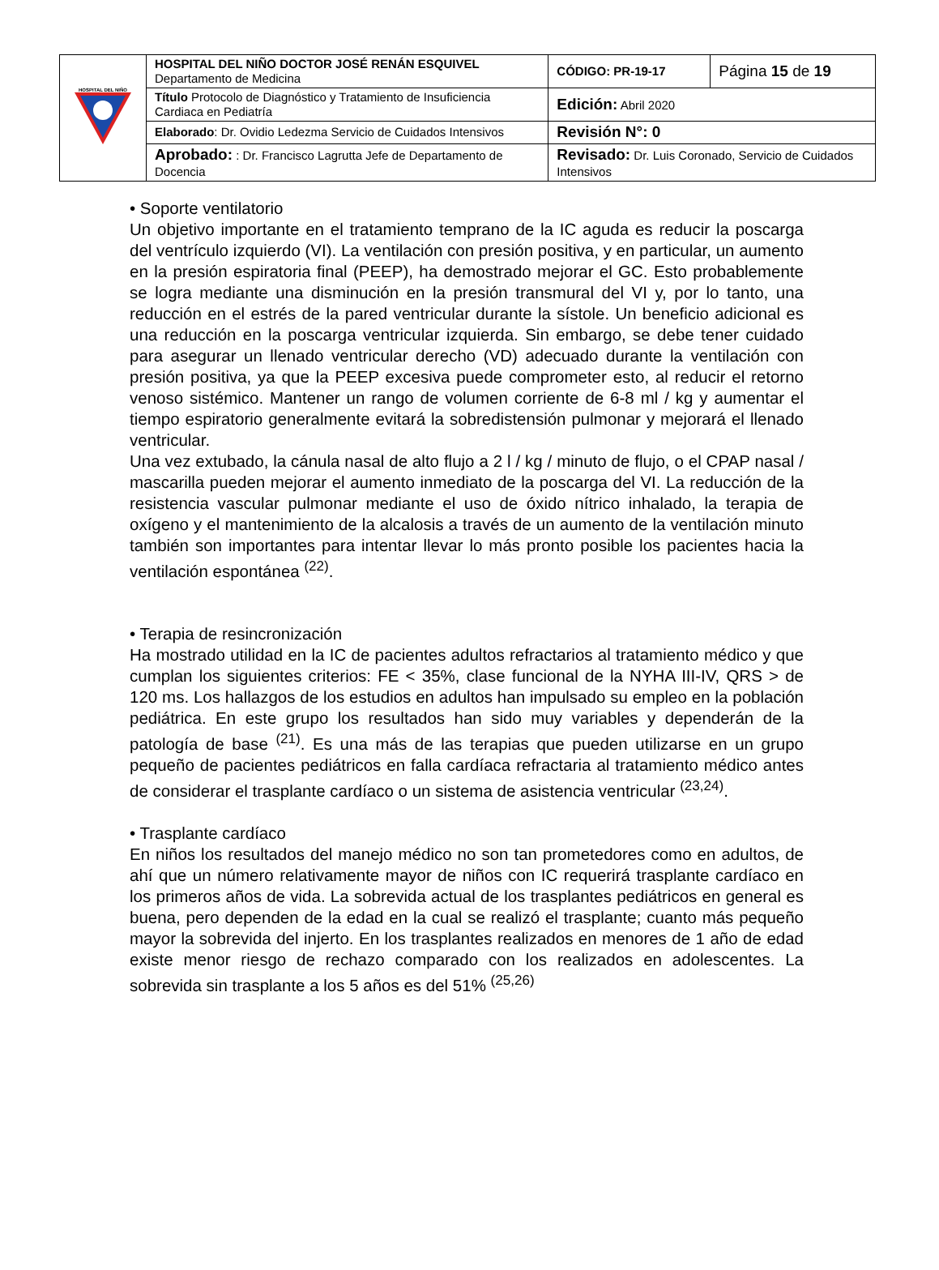| HOSPITAL DEL NIÑO | HOSPITAL DEL NIÑO DOCTOR JOSÉ RENÁN ESQUIVEL Departamento de Medicina | CÓDIGO: PR-19-17 | Página 15 de 19 |
| | Título Protocolo de Diagnóstico y Tratamiento de Insuficiencia Cardiaca en Pediatría | Edición: Abril 2020 | |
| | Elaborado : Dr. Ovidio Ledezma Servicio de Cuidados Intensivos | Revisión N°: 0 | |
| | Aprobado: : Dr. Francisco Lagrutta Jefe de Departamento de Docencia | Revisado: Dr. Luis Coronado, Servicio de Cuidados Intensivos | |
• Soporte ventilatorio
Un objetivo importante en el tratamiento temprano de la IC aguda es reducir la poscarga del ventrículo izquierdo (VI). La ventilación con presión positiva, y en particular, un aumento en la presión espiratoria final (PEEP), ha demostrado mejorar el GC. Esto probablemente se logra mediante una disminución en la presión transmural del VI y, por lo tanto, una reducción en el estrés de la pared ventricular durante la sístole. Un beneficio adicional es una reducción en la poscarga ventricular izquierda. Sin embargo, se debe tener cuidado para asegurar un llenado ventricular derecho (VD) adecuado durante la ventilación con presión positiva, ya que la PEEP excesiva puede comprometer esto, al reducir el retorno venoso sistémico. Mantener un rango de volumen corriente de 6-8 ml / kg y aumentar el tiempo espiratorio generalmente evitará la sobredistensión pulmonar y mejorará el llenado ventricular.
Una vez extubado, la cánula nasal de alto flujo a 2 l / kg / minuto de flujo, o el CPAP nasal / mascarilla pueden mejorar el aumento inmediato de la poscarga del VI. La reducción de la resistencia vascular pulmonar mediante el uso de óxido nítrico inhalado, la terapia de oxígeno y el mantenimiento de la alcalosis a través de un aumento de la ventilación minuto también son importantes para intentar llevar lo más pronto posible los pacientes hacia la ventilación espontánea <sup>(22)</sup>.
• Terapia de resincronización
Ha mostrado utilidad en la IC de pacientes adultos refractarios al tratamiento médico y que cumplan los siguientes criterios: FE < 35%, clase funcional de la NYHA III-IV, QRS > de 120 ms. Los hallazgos de los estudios en adultos han impulsado su empleo en la población pediátrica. En este grupo los resultados han sido muy variables y dependerán de la patología de base <sup>(21)</sup>. Es una más de las terapias que pueden utilizarse en un grupo pequeño de pacientes pediátricos en falla cardíaca refractaria al tratamiento médico antes de considerar el trasplante cardíaco o un sistema de asistencia ventricular <sup>(23,24)</sup>.
• Trasplante cardíaco
En niños los resultados del manejo médico no son tan prometedores como en adultos, de ahí que un número relativamente mayor de niños con IC requerirá trasplante cardíaco en los primeros años de vida. La sobrevida actual de los trasplantes pediátricos en general es buena, pero dependen de la edad en la cual se realizó el trasplante; cuanto más pequeño mayor la sobrevida del injerto. En los trasplantes realizados en menores de 1 año de edad existe menor riesgo de rechazo comparado con los realizados en adolescentes. La sobrevida sin trasplante a los 5 años es del 51% <sup>(25,26)</sup>